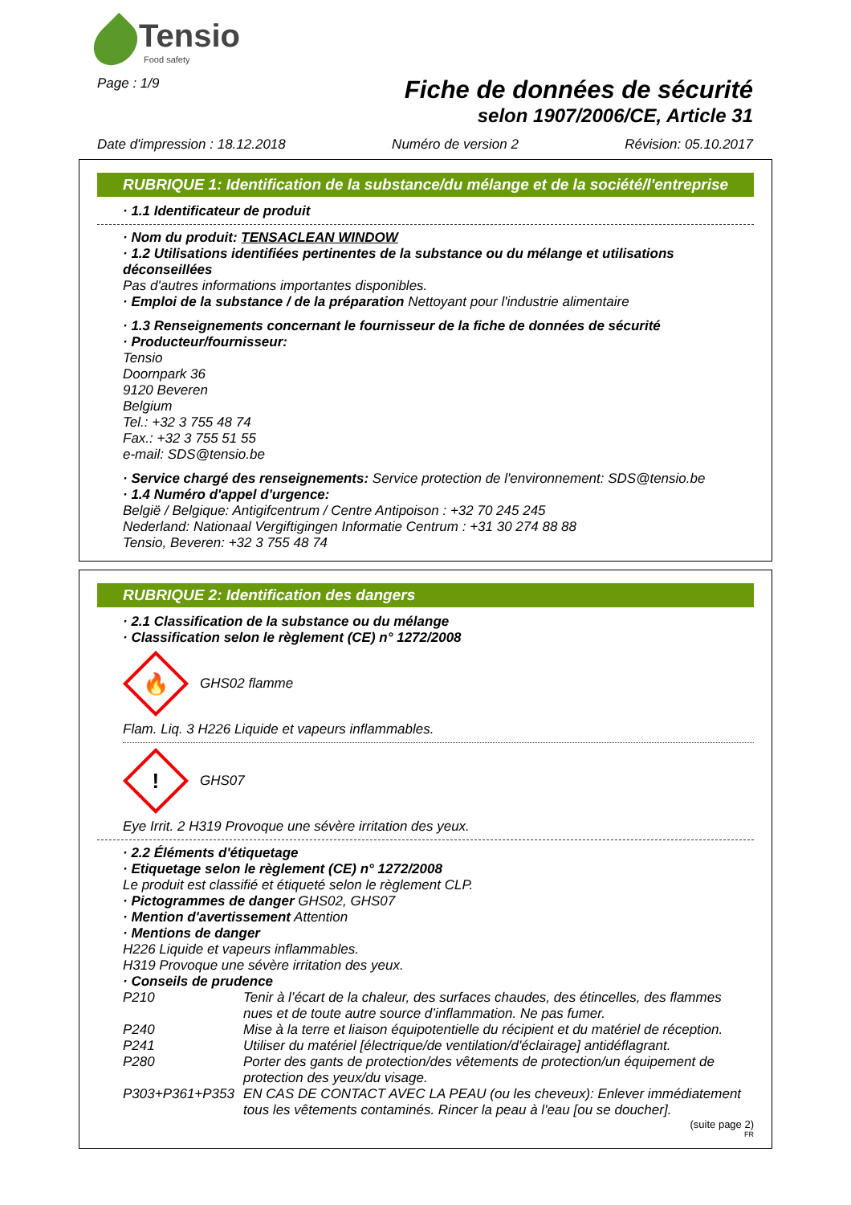Tensio
Food safety
Page : 1/9
Fiche de données de sécurité
selon 1907/2006/CE, Article 31
Date d'impression : 18.12.2018 Numéro de version 2 Révision: 05.10.2017
RUBRIQUE 1: Identification de la substance/du mélange et de la société/l'entreprise
· 1.1 Identificateur de produit
· Nom du produit: TENSACLEAN WINDOW
· 1.2 Utilisations identifiées pertinentes de la substance ou du mélange et utilisations déconseillées
Pas d'autres informations importantes disponibles.
· Emploi de la substance / de la préparation Nettoyant pour l'industrie alimentaire
· 1.3 Renseignements concernant le fournisseur de la fiche de données de sécurité
· Producteur/fournisseur:
Tensio
Doornpark 36
9120 Beveren
Belgium
Tel.: +32 3 755 48 74
Fax.: +32 3 755 51 55
e-mail: SDS@tensio.be
· Service chargé des renseignements: Service protection de l'environnement: SDS@tensio.be
· 1.4 Numéro d'appel d'urgence:
België / Belgique: Antigifcentrum / Centre Antipoison : +32 70 245 245
Nederland: Nationaal Vergiftigingen Informatie Centrum : +31 30 274 88 88
Tensio, Beveren: +32 3 755 48 74
RUBRIQUE 2: Identification des dangers
· 2.1 Classification de la substance ou du mélange
· Classification selon le règlement (CE) n° 1272/2008
🔥
GHS02 flamme
Flam. Liq. 3 H226 Liquide et vapeurs inflammables.
!
GHS07
Eye Irrit. 2 H319 Provoque une sévère irritation des yeux.
· 2.2 Éléments d'étiquetage
· Etiquetage selon le règlement (CE) n° 1272/2008
Le produit est classifié et étiqueté selon le règlement CLP.
· Pictogrammes de danger GHS02, GHS07
· Mention d'avertissement Attention
· Mentions de danger
H226 Liquide et vapeurs inflammables.
H319 Provoque une sévère irritation des yeux.
· Conseils de prudence
P210 Tenir à l’écart de la chaleur, des surfaces chaudes, des étincelles, des flammes nues et de toute autre source d’inflammation. Ne pas fumer.
P240 Mise à la terre et liaison équipotentielle du récipient et du matériel de réception.
P241 Utiliser du matériel [électrique/de ventilation/d'éclairage] antidéflagrant.
P280 Porter des gants de protection/des vêtements de protection/un équipement de protection des yeux/du visage.
P303+P361+P353 EN CAS DE CONTACT AVEC LA PEAU (ou les cheveux): Enlever immédiatement tous les vêtements contaminés. Rincer la peau à l'eau [ou se doucher].
(suite page 2)
FR